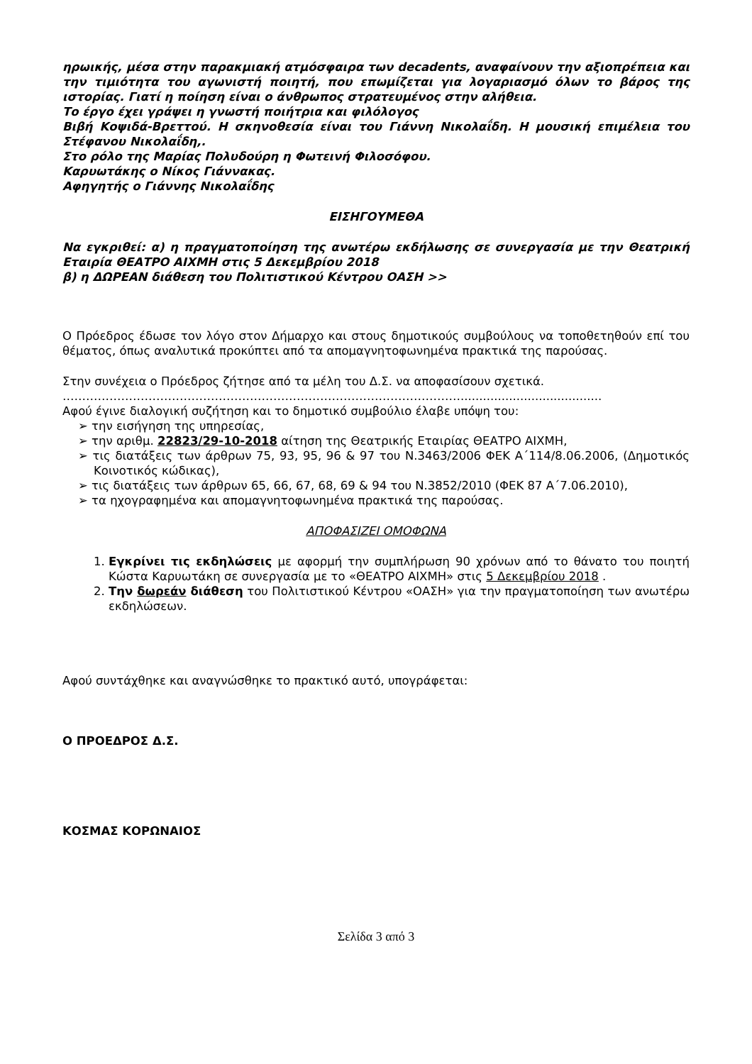ηρωικής, μέσα στην παρακμιακή ατμόσφαιρα των decadents, αναφαίνουν την αξιοπρέπεια και την τιμιότητα του αγωνιστή ποιητή, που επωμίζεται για λογαριασμό όλων το βάρος της ιστορίας. Γιατί η ποίηση είναι ο άνθρωπος στρατευμένος στην αλήθεια.
Το έργο έχει γράψει η γνωστή ποιήτρια και φιλόλογος
Βιβή Κοψιδά-Βρεττού. Η σκηνοθεσία είναι του Γιάννη Νικολαΐδη. Η μουσική επιμέλεια του Στέφανου Νικολαΐδη,.
Στο ρόλο της Μαρίας Πολυδούρη η Φωτεινή Φιλοσόφου.
Καρυωτάκης ο Νίκος Γιάννακας.
Αφηγητής ο Γιάννης Νικολαΐδης
ΕΙΣΗΓΟΥΜΕΘΑ
Να εγκριθεί: α) η πραγματοποίηση της ανωτέρω εκδήλωσης σε συνεργασία με την Θεατρική Εταιρία ΘΕΑΤΡΟ ΑΙΧΜΗ στις 5 Δεκεμβρίου 2018
β) η ΔΩΡΕΑΝ διάθεση του Πολιτιστικού Κέντρου ΟΑΣΗ >>
Ο Πρόεδρος έδωσε τον λόγο στον Δήμαρχο και στους δημοτικούς συμβούλους να τοποθετηθούν επί του θέματος, όπως αναλυτικά προκύπτει από τα απομαγνητοφωνημένα πρακτικά της παρούσας.
Στην συνέχεια ο Πρόεδρος ζήτησε από τα μέλη του Δ.Σ. να αποφασίσουν σχετικά.
…………………………………………………………………………………………......................................
Αφού έγινε διαλογική συζήτηση και το δημοτικό συμβούλιο έλαβε υπόψη του:
➢ την εισήγηση της υπηρεσίας,
➢ την αριθμ. 22823/29-10-2018 αίτηση της Θεατρικής Εταιρίας ΘΕΑΤΡΟ ΑΙΧΜΗ,
➢ τις διατάξεις των άρθρων 75, 93, 95, 96 & 97 του Ν.3463/2006 ΦΕΚ Α΄114/8.06.2006, (Δημοτικός Κοινοτικός κώδικας),
➢ τις διατάξεις των άρθρων 65, 66, 67, 68, 69 & 94 του Ν.3852/2010 (ΦΕΚ 87 Α΄7.06.2010),
➢ τα ηχογραφημένα και απομαγνητοφωνημένα πρακτικά της παρούσας.
ΑΠΟΦΑΣΙΖΕΙ ΟΜΟΦΩΝΑ
1. Εγκρίνει τις εκδηλώσεις με αφορμή την συμπλήρωση 90 χρόνων από το θάνατο του ποιητή Κώστα Καρυωτάκη σε συνεργασία με το «ΘΕΑΤΡΟ ΑΙΧΜΗ» στις 5 Δεκεμβρίου 2018 .
2. Την δωρεάν διάθεση του Πολιτιστικού Κέντρου «ΟΑΣΗ» για την πραγματοποίηση των ανωτέρω εκδηλώσεων.
Αφού συντάχθηκε και αναγνώσθηκε το πρακτικό αυτό, υπογράφεται:
Ο ΠΡΟΕΔΡΟΣ Δ.Σ.
ΚΟΣΜΑΣ ΚΟΡΩΝΑΙΟΣ
Σελίδα 3 από 3